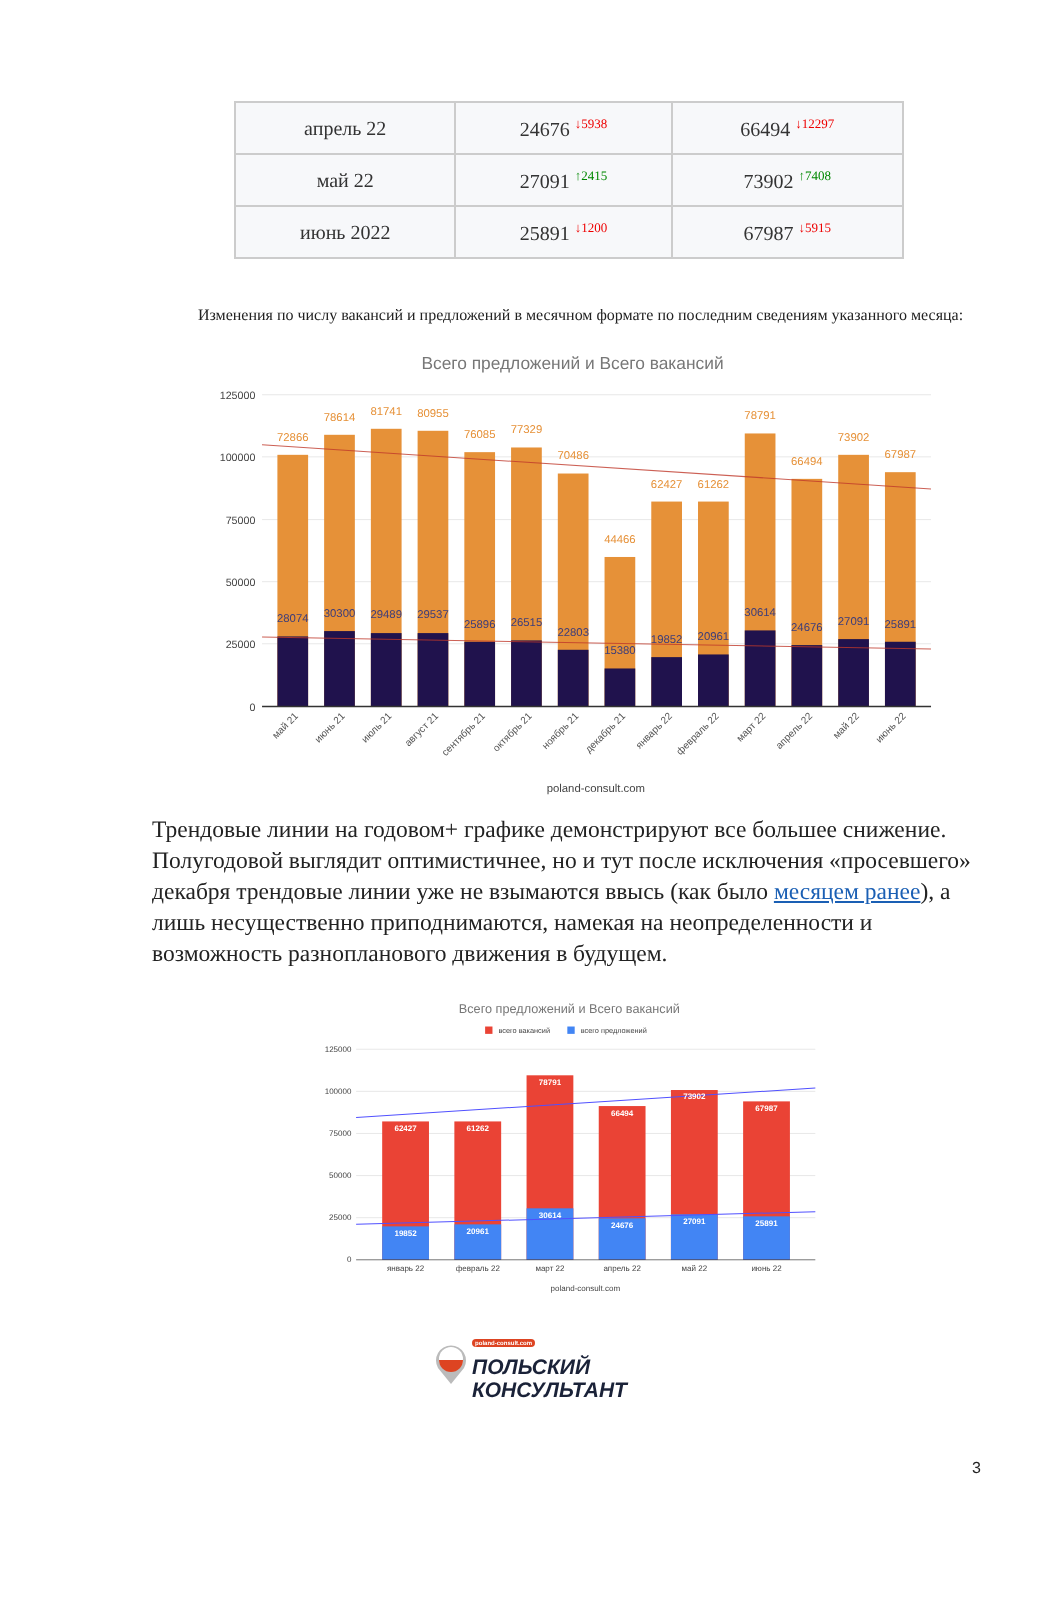| апрель 22 | 24676 <sup>↓5938</sup> | 66494 <sup>↓12297</sup> |
| май 22 | 27091 <sup>↑2415</sup> | 73902 <sup>↑7408</sup> |
| июнь 2022 | 25891 <sup>↓1200</sup> | 67987 <sup>↓5915</sup> |
Изменения по числу вакансий и предложений в месячном формате по последним сведениям указанного месяца:
Всего предложений и Всего вакансий
125000
100000
75000
50000
25000
0
72866
78614
81741
80955
76085
77329
70486
44466
62427
61262
78791
66494
73902
67987
28074
30300
29489
29537
25896
26515
22803
15380
19852
20961
30614
24676
27091
25891
май 21
июнь 21
июль 21
август 21
сентябрь 21
октябрь 21
ноябрь 21
декабрь 21
январь 22
февраль 22
март 22
апрель 22
май 22
июнь 22
poland-consult.com
Трендовые линии на годовом+ графике демонстрируют все большее снижение. Полугодовой выглядит оптимистичнее, но и тут после исключения «просевшего» декабря трендовые линии уже не взымаются ввысь (как было месяцем ранее), а лишь несущественно приподнимаются, намекая на неопределенности и возможность разнопланового движения в будущем.
Всего предложений и Всего вакансий
всего вакансий
всего предложений
125000
100000
75000
50000
25000
0
62427
61262
78791
66494
73902
67987
19852
20961
30614
24676
27091
25891
январь 22
февраль 22
март 22
апрель 22
май 22
июнь 22
poland-consult.com
3
poland-consult.com
ПОЛЬСКИЙ
КОНСУЛЬТАНТ